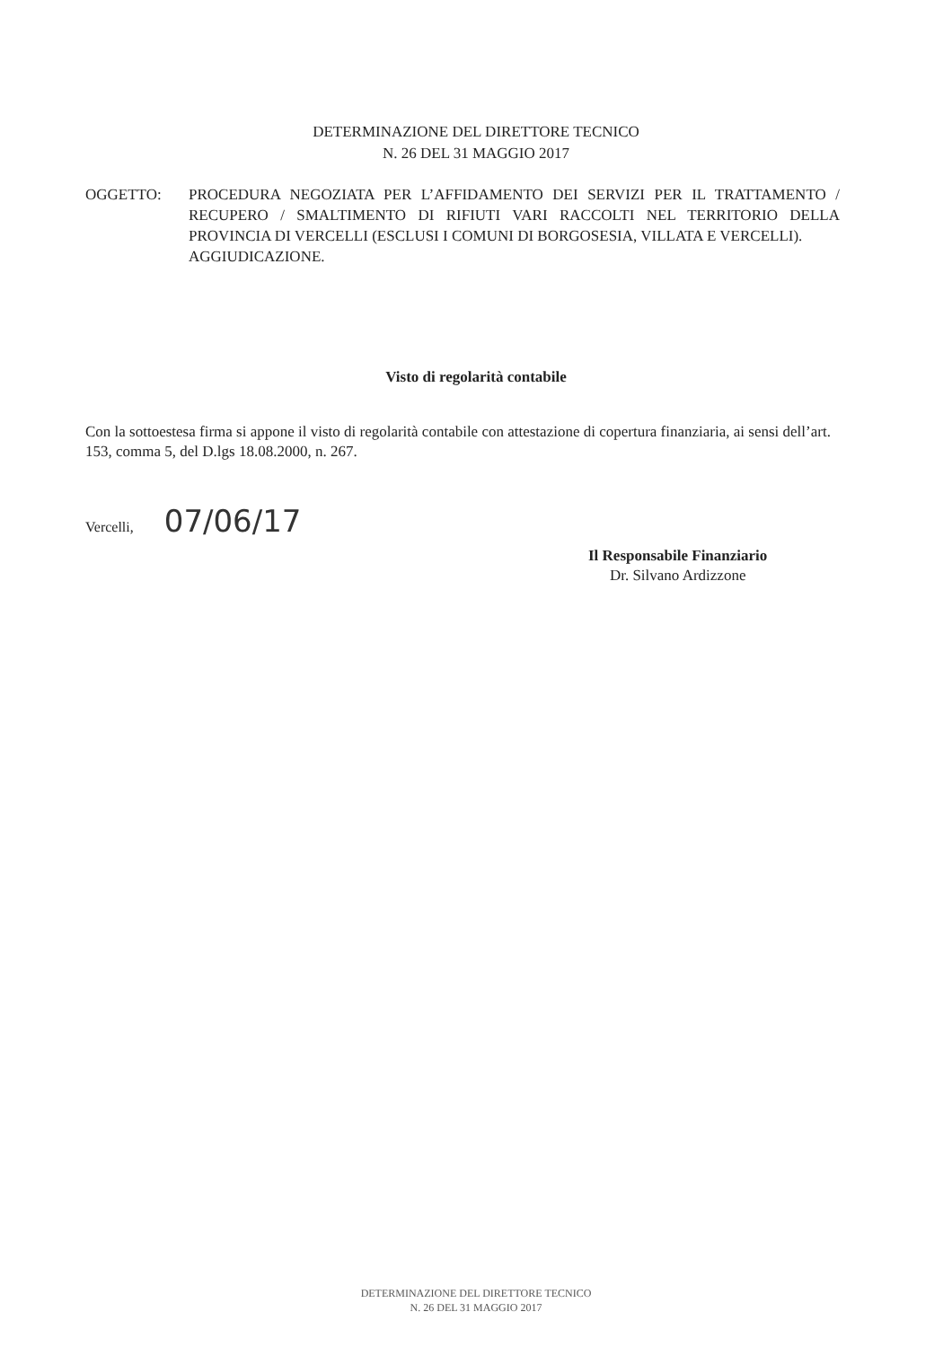DETERMINAZIONE DEL DIRETTORE TECNICO
N. 26 DEL 31 MAGGIO 2017
OGGETTO: PROCEDURA NEGOZIATA PER L’AFFIDAMENTO DEI SERVIZI PER IL TRATTAMENTO / RECUPERO / SMALTIMENTO DI RIFIUTI VARI RACCOLTI NEL TERRITORIO DELLA PROVINCIA DI VERCELLI (ESCLUSI I COMUNI DI BORGOSESIA, VILLATA E VERCELLI).
AGGIUDICAZIONE.
Visto di regolarità contabile
Con la sottoestesa firma si appone il visto di regolarità contabile con attestazione di copertura finanziaria, ai sensi dell’art. 153, comma 5, del D.lgs 18.08.2000, n. 267.
Vercelli, 07/06/17
Il Responsabile Finanziario
Dr. Silvano Ardizzone
DETERMINAZIONE DEL DIRETTORE TECNICO
N. 26 DEL 31 MAGGIO 2017